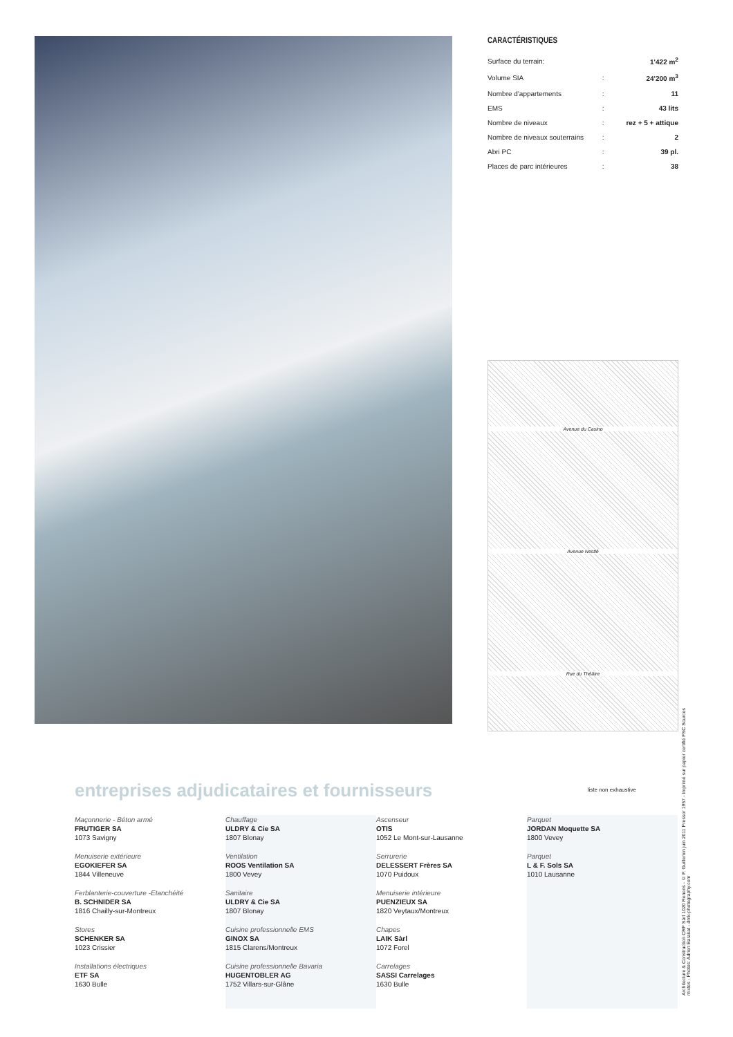CARACTÉRISTIQUES
| Surface du terrain: | | 1'422 m<sup>2</sup> |
| Volume SIA | : | 24'200 m<sup>3</sup> |
| Nombre d'appartements | : | 11 |
| EMS | : | 43 lits |
| Nombre de niveaux | : | rez + 5 + attique |
| Nombre de niveaux souterrains | : | 2 |
| Abri PC | : | 39 pl. |
| Places de parc intérieures | : | 38 |
Avenue du Casino
Avenue Nestlé
Rue du Théâtre
entreprises adjudicataires et fournisseurs
liste non exhaustive
Maçonnerie - Béton armé
FRUTIGER SA
1073 Savigny
Menuiserie extérieure
EGOKIEFER SA
1844 Villeneuve
Ferblanterie-couverture -Etanchéité
B. SCHNIDER SA
1816 Chailly-sur-Montreux
Stores
SCHENKER SA
1023 Crissier
Installations électriques
ETF SA
1630 Bulle
Chauffage
ULDRY & Cie SA
1807 Blonay
Ventilation
ROOS Ventilation SA
1800 Vevey
Sanitaire
ULDRY & Cie SA
1807 Blonay
Cuisine professionnelle EMS
GINOX SA
1815 Clarens/Montreux
Cuisine professionnelle Bavaria
HUGENTOBLER AG
1752 Villars-sur-Glâne
Ascenseur
OTIS
1052 Le Mont-sur-Lausanne
Serrurerie
DELESSERT Frères SA
1070 Puidoux
Menuiserie intérieure
PUENZIEUX SA
1820 Veytaux/Montreux
Chapes
LAIK Sàrl
1072 Forel
Carrelages
SASSI Carrelages
1630 Bulle
Parquet
JORDAN Moquette SA
1800 Vevey
Parquet
L & F. Sols SA
1010 Lausanne
Architecture & Construction CRP Sàrl 1020 Renens - © P. Guillemin juin 2011 Pressor 1957 - Imprimé sur papier certifié FSC Sources mixtes - Photos: Adrien Barakat - dmk-photography.com